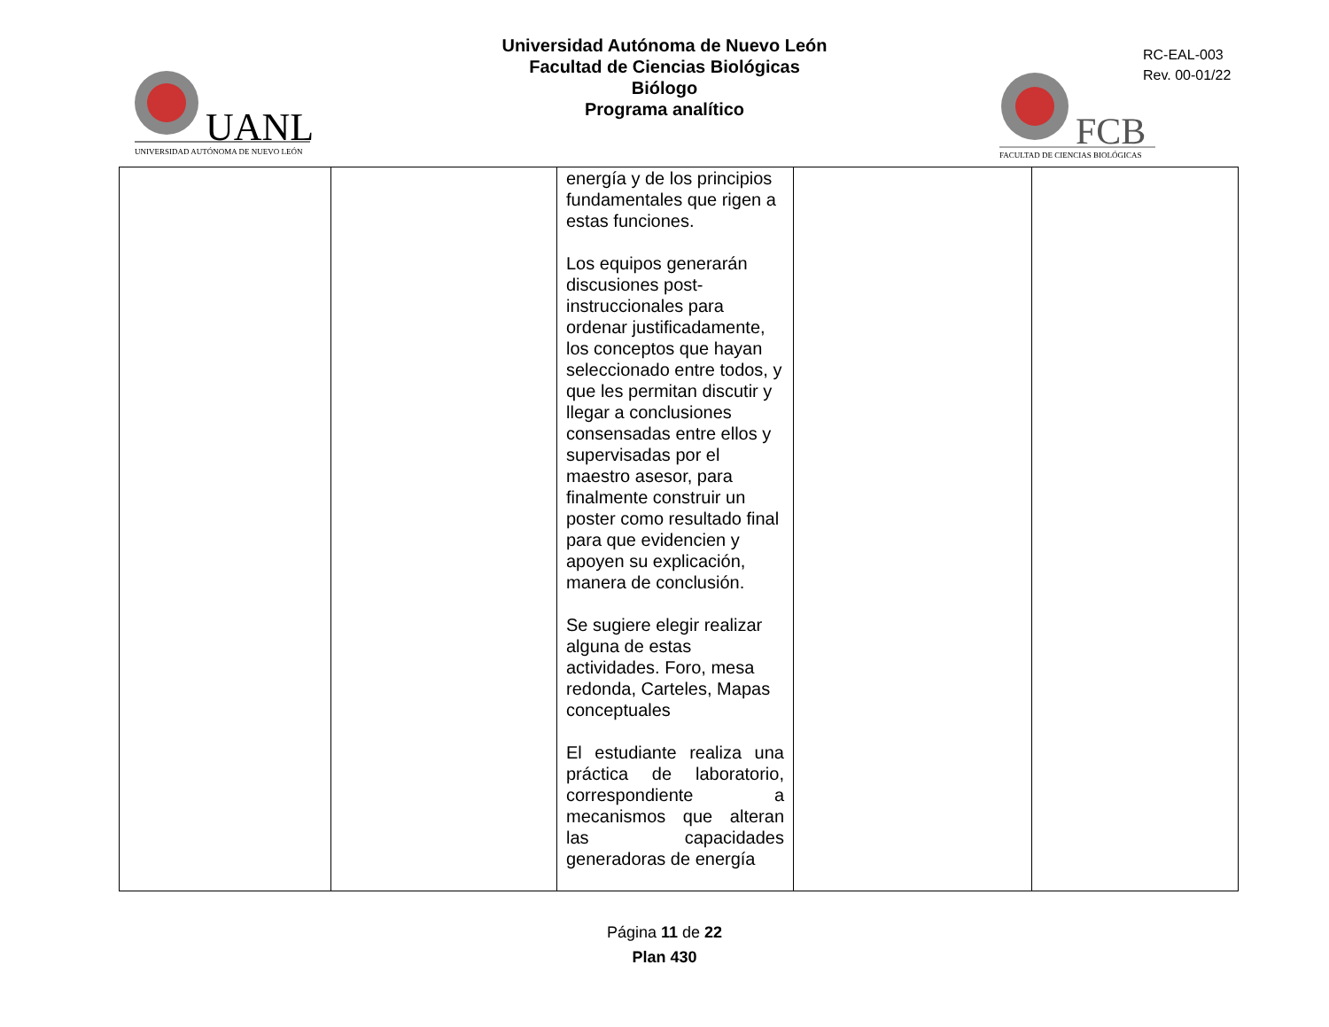UANL
UNIVERSIDAD AUTÓNOMA DE NUEVO LEÓN
Universidad Autónoma de Nuevo León
Facultad de Ciencias Biológicas
Biólogo
Programa analítico
RC-EAL-003
Rev. 00-01/22
FCB
FACULTAD DE CIENCIAS BIOLÓGICAS
| | | energía y de los principios fundamentales que rigen a estas funciones. Los equipos generarán discusiones post-instruccionales para ordenar justificadamente, los conceptos que hayan seleccionado entre todos, y que les permitan discutir y llegar a conclusiones consensadas entre ellos y supervisadas por el maestro asesor, para finalmente construir un poster como resultado final para que evidencien y apoyen su explicación, manera de conclusión. Se sugiere elegir realizar alguna de estas actividades. Foro, mesa redonda, Carteles, Mapas conceptuales El estudiante realiza una práctica de laboratorio, correspondiente a mecanismos que alteran las capacidades generadoras de energía | | |
Página 11 de 22
Plan 430